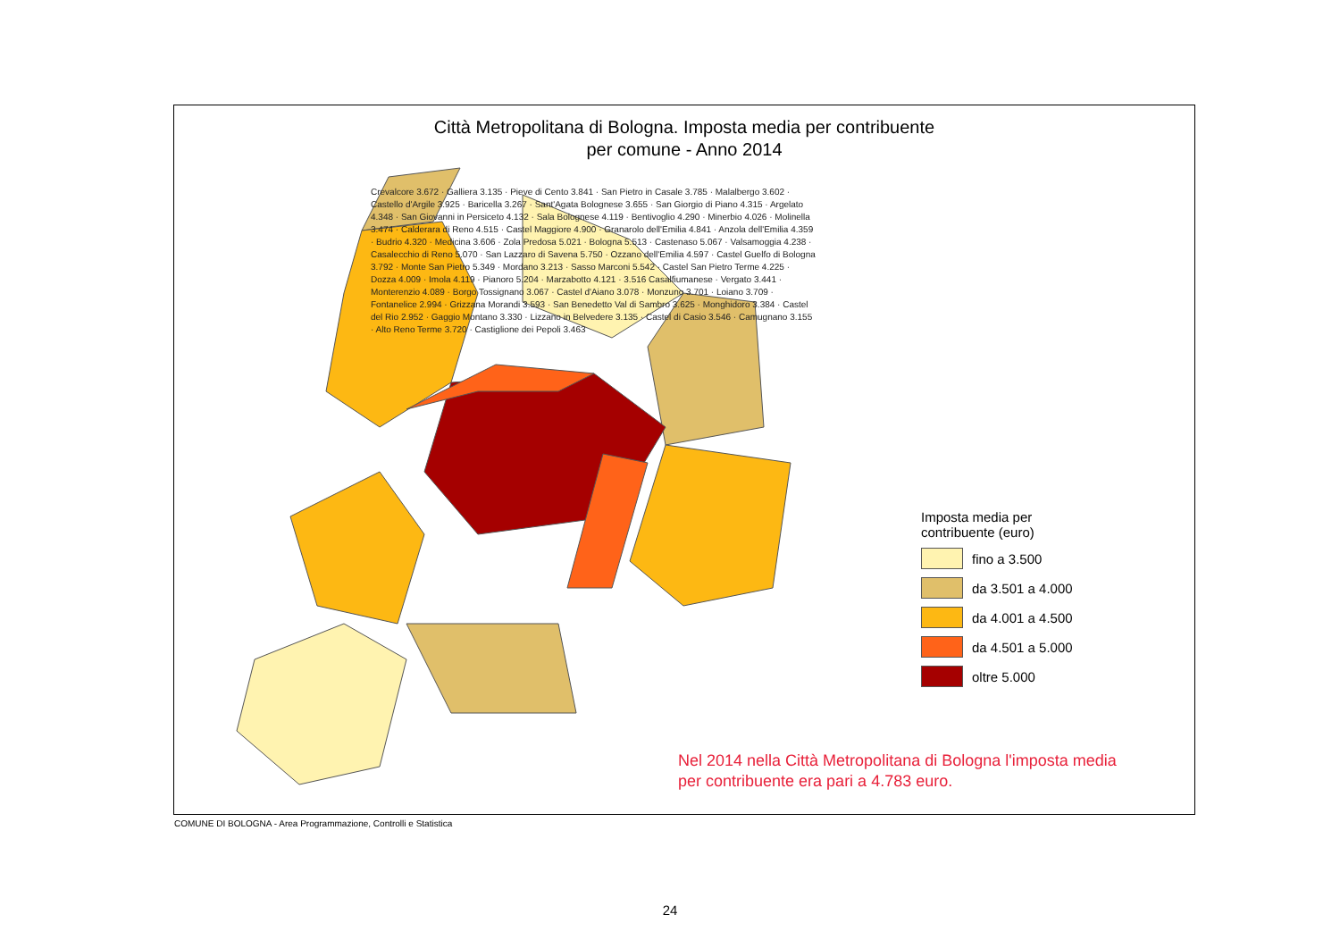Città Metropolitana di Bologna. Imposta media per contribuente
per comune - Anno 2014
Imposta media per
contribuente (euro)
fino a 3.500
da 3.501 a 4.000
da 4.001 a 4.500
da 4.501 a 5.000
oltre 5.000
Nel 2014 nella Città Metropolitana di Bologna l'imposta media
per contribuente era pari a 4.783 euro.
Crevalcore 3.672 · Galliera 3.135 · Pieve di Cento 3.841 · San Pietro in Casale 3.785 · Malalbergo 3.602 · Castello d'Argile 3.925 · Baricella 3.267 · Sant'Agata Bolognese 3.655 · San Giorgio di Piano 4.315 · Argelato 4.348 · San Giovanni in Persiceto 4.132 · Sala Bolognese 4.119 · Bentivoglio 4.290 · Minerbio 4.026 · Molinella 3.474 · Calderara di Reno 4.515 · Castel Maggiore 4.900 · Granarolo dell'Emilia 4.841 · Anzola dell'Emilia 4.359 · Budrio 4.320 · Medicina 3.606 · Zola Predosa 5.021 · Bologna 5.513 · Castenaso 5.067 · Valsamoggia 4.238 · Casalecchio di Reno 5.070 · San Lazzaro di Savena 5.750 · Ozzano dell'Emilia 4.597 · Castel Guelfo di Bologna 3.792 · Monte San Pietro 5.349 · Mordano 3.213 · Sasso Marconi 5.542 · Castel San Pietro Terme 4.225 · Dozza 4.009 · Imola 4.119 · Pianoro 5.204 · Marzabotto 4.121 · 3.516 Casalfiumanese · Vergato 3.441 · Monterenzio 4.089 · Borgo Tossignano 3.067 · Castel d'Aiano 3.078 · Monzuno 3.701 · Loiano 3.709 · Fontanelice 2.994 · Grizzana Morandi 3.593 · San Benedetto Val di Sambro 3.625 · Monghidoro 3.384 · Castel del Rio 2.952 · Gaggio Montano 3.330 · Lizzano in Belvedere 3.135 · Castel di Casio 3.546 · Camugnano 3.155 · Alto Reno Terme 3.720 · Castiglione dei Pepoli 3.463
COMUNE DI BOLOGNA - Area Programmazione, Controlli e Statistica
24